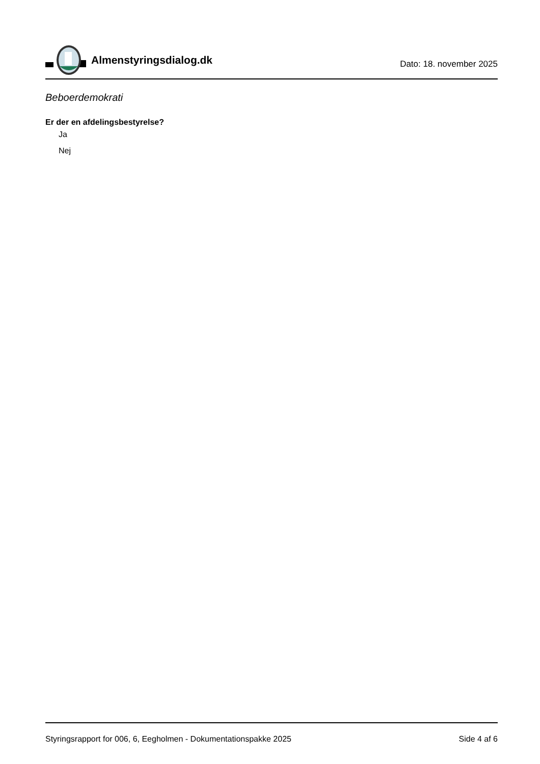Almenstyringsdialog.dk
Dato: 18. november 2025
Beboerdemokrati
Er der en afdelingsbestyrelse?
Ja
Nej
Styringsrapport for 006, 6, Eegholmen - Dokumentationspakke 2025 Side 4 af 6